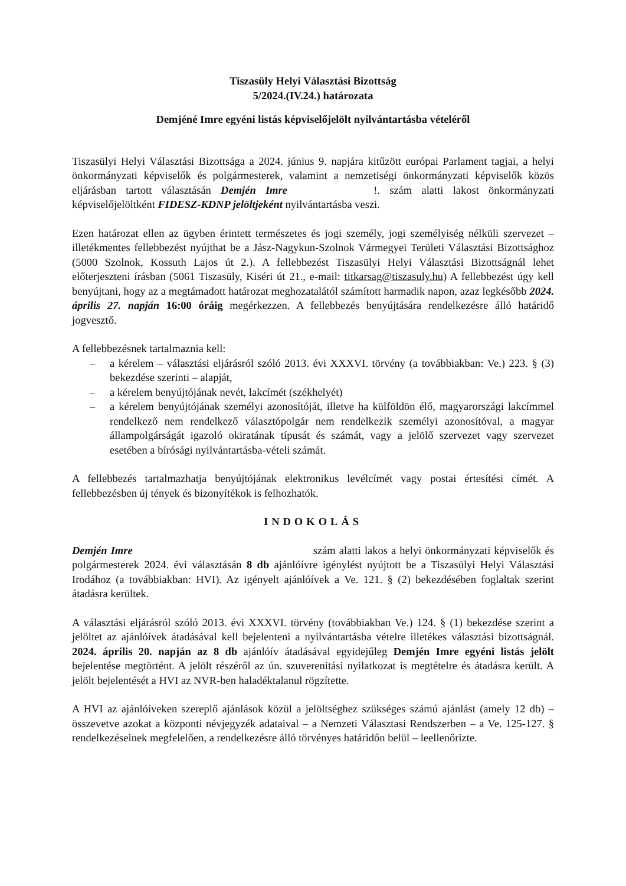Tiszasüly Helyi Választási Bizottság
5/2024.(IV.24.) határozata
Demjéné Imre egyéni listás képviselőjelölt nyilvántartásba vételéről
Tiszasülyi Helyi Választási Bizottsága a 2024. június 9. napjára kitűzött európai Parlament tagjai, a helyi önkormányzati képviselők és polgármesterek, valamint a nemzetiségi önkormányzati képviselők közös eljárásban tartott választásán Demjén Imre !. szám alatti lakost önkormányzati képviselőjelöltként FIDESZ-KDNP jelöltjeként nyilvántartásba veszi.
Ezen határozat ellen az ügyben érintett természetes és jogi személy, jogi személyiség nélküli szervezet – illetékmentes fellebbezést nyújthat be a Jász-Nagykun-Szolnok Vármegyei Területi Választási Bizottsághoz (5000 Szolnok, Kossuth Lajos út 2.). A fellebbezést Tiszasülyi Helyi Választási Bizottságnál lehet előterjeszteni írásban (5061 Tiszasüly, Kiséri út 21., e-mail: titkarsag@tiszasuly.hu) A fellebbezést úgy kell benyújtani, hogy az a megtámadott határozat meghozatalától számított harmadik napon, azaz legkésőbb 2024. április 27. napján 16:00 óráig megérkezzen. A fellebbezés benyújtására rendelkezésre álló határidő jogvesztő.
A fellebbezésnek tartalmaznia kell:
– a kérelem – választási eljárásról szóló 2013. évi XXXVI. törvény (a továbbiakban: Ve.) 223. § (3) bekezdése szerinti – alapját,
– a kérelem benyújtójának nevét, lakcímét (székhelyét)
– a kérelem benyújtójának személyi azonosítóját, illetve ha külföldön élő, magyarországi lakcímmel rendelkező nem rendelkező választópolgár nem rendelkezik személyi azonosítóval, a magyar állampolgárságát igazoló okiratának típusát és számát, vagy a jelölő szervezet vagy szervezet esetében a bírósági nyilvántartásba-vételi számát.
A fellebbezés tartalmazhatja benyújtójának elektronikus levélcímét vagy postai értesítési címét. A fellebbezésben új tények és bizonyítékok is felhozhatók.
INDOKOLÁS
Demjén Imre szám alatti lakos a helyi önkormányzati képviselők és polgármesterek 2024. évi választásán 8 db ajánlóívre igénylést nyújtott be a Tiszasülyi Helyi Választási Irodához (a továbbiakban: HVI). Az igényelt ajánlóívek a Ve. 121. § (2) bekezdésében foglaltak szerint átadásra kerültek.
A választási eljárásról szóló 2013. évi XXXVI. törvény (továbbiakban Ve.) 124. § (1) bekezdése szerint a jelöltet az ajánlóívek átadásával kell bejelenteni a nyilvántartásba vételre illetékes választási bizottságnál. 2024. április 20. napján az 8 db ajánlóív átadásával egyidejűleg Demjén Imre egyéni listás jelölt bejelentése megtörtént. A jelölt részéről az ún. szuverenitási nyilatkozat is megtételre és átadásra került. A jelölt bejelentését a HVI az NVR-ben haladéktalanul rögzítette.
A HVI az ajánlóíveken szereplő ajánlások közül a jelöltséghez szükséges számú ajánlást (amely 12 db) – összevetve azokat a központi névjegyzék adataival – a Nemzeti Választasi Rendszerben – a Ve. 125-127. § rendelkezéseinek megfelelően, a rendelkezésre álló törvényes határidőn belül – leellenőrizte.